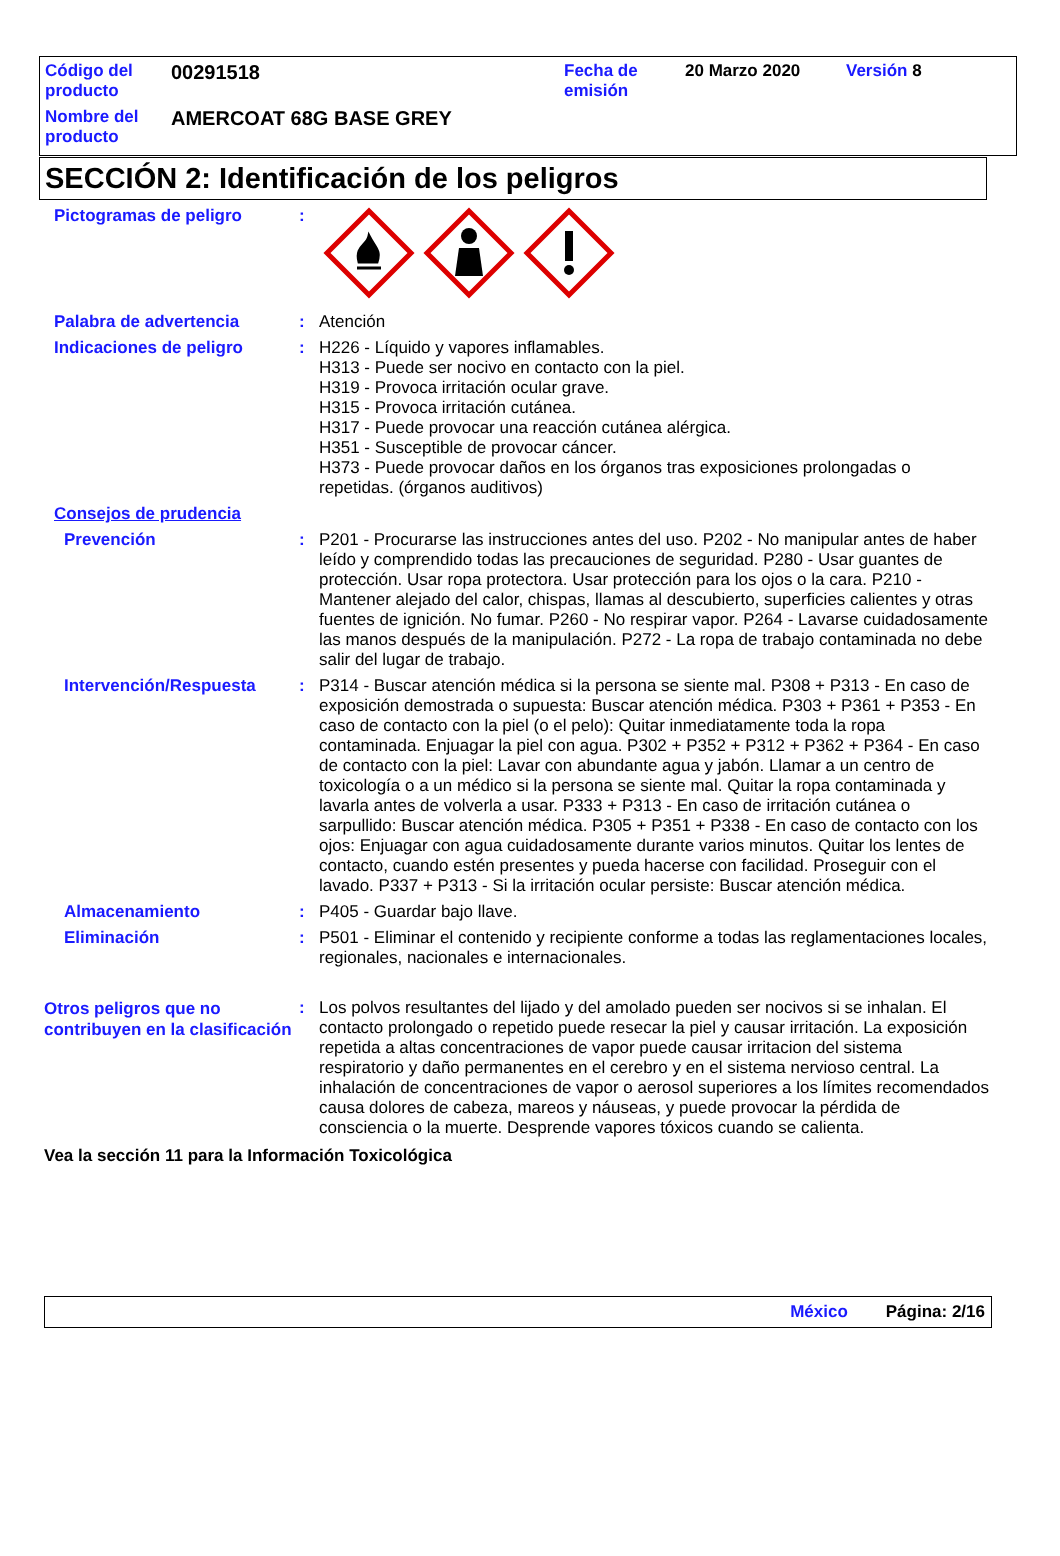Código del producto
00291518
Fecha de emisión
20 Marzo 2020 Versión 8
Nombre del producto
AMERCOAT 68G BASE GREY
SECCIÓN 2: Identificación de los peligros
Pictogramas de peligro :
Palabra de advertencia : Atención
Indicaciones de peligro : H226 - Líquido y vapores inflamables.
H313 - Puede ser nocivo en contacto con la piel.
H319 - Provoca irritación ocular grave.
H315 - Provoca irritación cutánea.
H317 - Puede provocar una reacción cutánea alérgica.
H351 - Susceptible de provocar cáncer.
H373 - Puede provocar daños en los órganos tras exposiciones prolongadas o repetidas. (órganos auditivos)
Consejos de prudencia
Prevención : P201 - Procurarse las instrucciones antes del uso. P202 - No manipular antes de haber leído y comprendido todas las precauciones de seguridad. P280 - Usar guantes de protección. Usar ropa protectora. Usar protección para los ojos o la cara. P210 - Mantener alejado del calor, chispas, llamas al descubierto, superficies calientes y otras fuentes de ignición. No fumar. P260 - No respirar vapor. P264 - Lavarse cuidadosamente las manos después de la manipulación. P272 - La ropa de trabajo contaminada no debe salir del lugar de trabajo.
Intervención/Respuesta : P314 - Buscar atención médica si la persona se siente mal. P308 + P313 - En caso de exposición demostrada o supuesta: Buscar atención médica. P303 + P361 + P353 - En caso de contacto con la piel (o el pelo): Quitar inmediatamente toda la ropa contaminada. Enjuagar la piel con agua. P302 + P352 + P312 + P362 + P364 - En caso de contacto con la piel: Lavar con abundante agua y jabón. Llamar a un centro de toxicología o a un médico si la persona se siente mal. Quitar la ropa contaminada y lavarla antes de volverla a usar. P333 + P313 - En caso de irritación cutánea o sarpullido: Buscar atención médica. P305 + P351 + P338 - En caso de contacto con los ojos: Enjuagar con agua cuidadosamente durante varios minutos. Quitar los lentes de contacto, cuando estén presentes y pueda hacerse con facilidad. Proseguir con el lavado. P337 + P313 - Si la irritación ocular persiste: Buscar atención médica.
Almacenamiento : P405 - Guardar bajo llave.
Eliminación : P501 - Eliminar el contenido y recipiente conforme a todas las reglamentaciones locales, regionales, nacionales e internacionales.
Otros peligros que no contribuyen en la clasificación
: Los polvos resultantes del lijado y del amolado pueden ser nocivos si se inhalan. El contacto prolongado o repetido puede resecar la piel y causar irritación. La exposición repetida a altas concentraciones de vapor puede causar irritacion del sistema respiratorio y daño permanentes en el cerebro y en el sistema nervioso central. La inhalación de concentraciones de vapor o aerosol superiores a los límites recomendados causa dolores de cabeza, mareos y náuseas, y puede provocar la pérdida de consciencia o la muerte. Desprende vapores tóxicos cuando se calienta.
Vea la sección 11 para la Información Toxicológica
México Página: 2/16